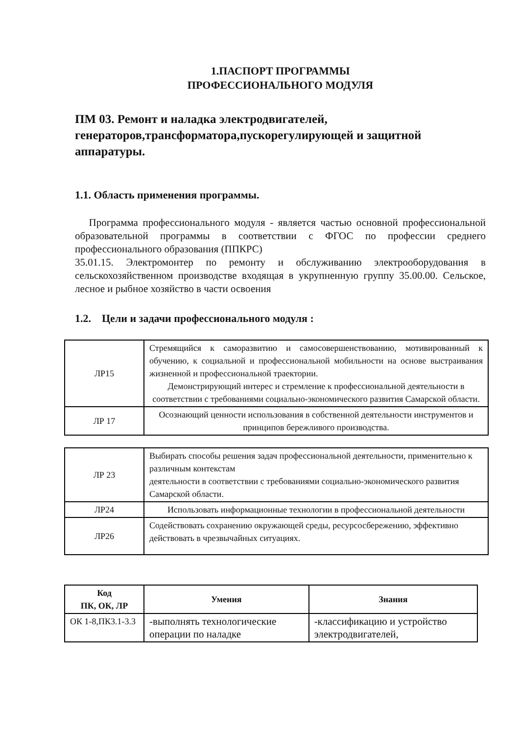1.ПАСПОРТ ПРОГРАММЫ
ПРОФЕССИОНАЛЬНОГО МОДУЛЯ
ПМ 03. Ремонт и наладка электродвигателей, генераторов,трансформатора,пускорегулирующей и защитной аппаратуры.
1.1. Область применения программы.
Программа профессионального модуля - является частью основной профессиональной образовательной программы в соответствии с ФГОС по профессии среднего профессионального образования (ППКРС)
35.01.15. Электромонтер по ремонту и обслуживанию электрооборудования в сельскохозяйственном производстве входящая в укрупненную группу 35.00.00. Сельское, лесное и рыбное хозяйство в части освоения
1.2. Цели и задачи профессионального модуля :
| ЛР15 | Стремящийся к саморазвитию и самосовершенствованию, мотивированный к обучению, к социальной и профессиональной мобильности на основе выстраивания жизненной и профессиональной траектории. Демонстрирующий интерес и стремление к профессиональной деятельности в соответствии с требованиями социально-экономического развития Самарской области. |
| ЛР 17 | Осознающий ценности использования в собственной деятельности инструментов и принципов бережливого производства. |
| ЛР 23 | Выбирать способы решения задач профессиональной деятельности, применительно к различным контекстам деятельности в соответствии с требованиями социально-экономического развития Самарской области. |
| ЛР24 | Использовать информационные технологии в профессиональной деятельности |
| ЛР26 | Содействовать сохранению окружающей среды, ресурсосбережению, эффективно действовать в чрезвычайных ситуациях. |
| Код ПК, ОК, ЛР | Умения | Знания |
| --- | --- | --- |
| ОК 1-8,ПК3.1-3.3 | -выполнять технологические операции по наладке | -классификацию и устройство электродвигателей, |